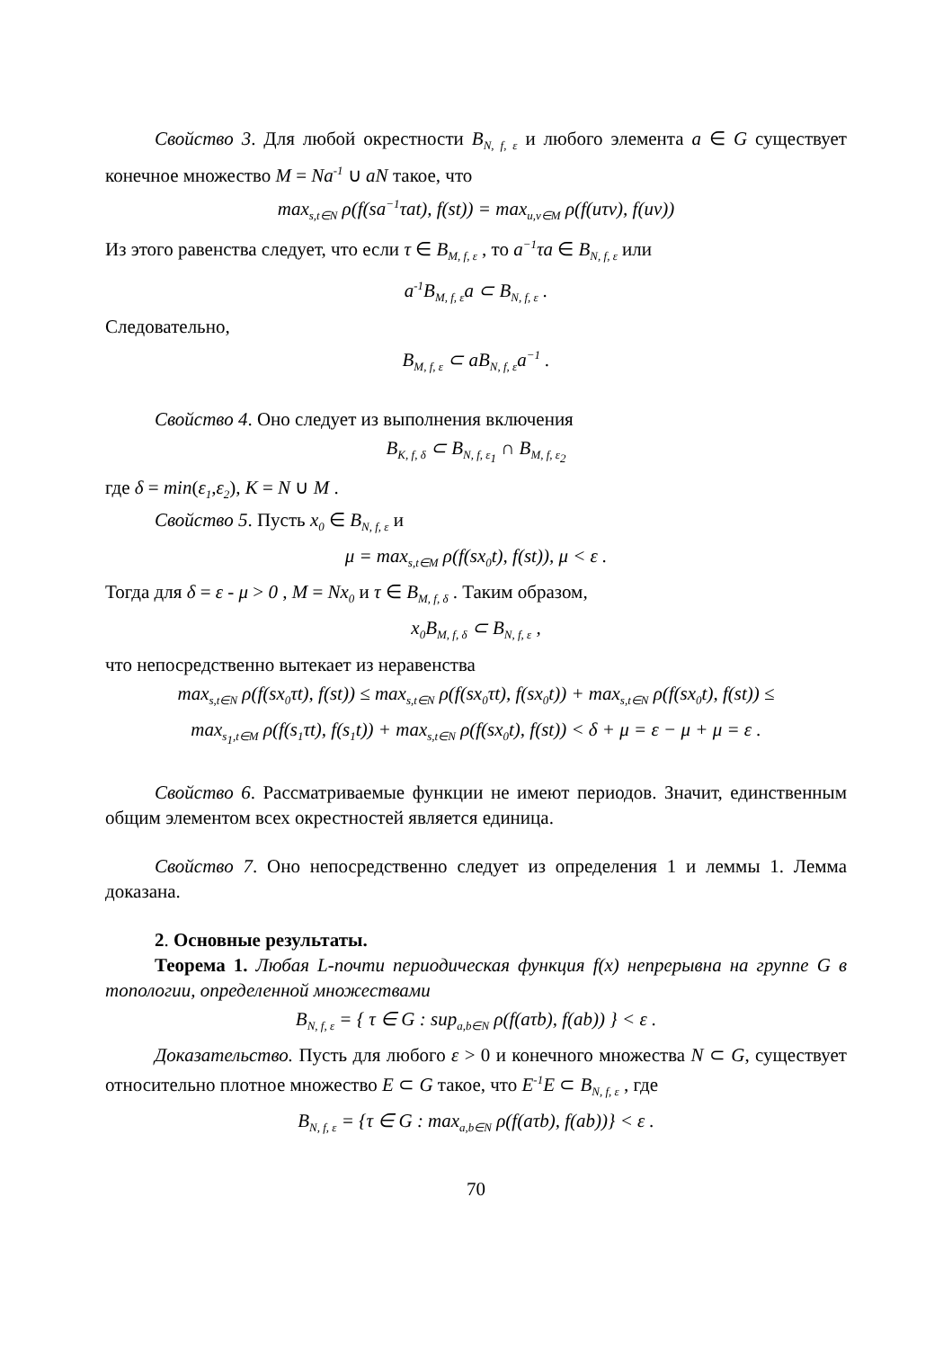Свойство 3. Для любой окрестности B<sub>N, f, ε</sub> и любого элемента a ∈ G существует конечное множество M = Na<sup>-1</sup> ∪ aN такое, что
max<sub>s,t∈N</sub> ρ(f(sa<sup>−1</sup>τat), f(st)) = max<sub>u,v∈M</sub> ρ(f(uτv), f(uv))
Из этого равенства следует, что если τ ∈ B<sub>M, f, ε</sub> , то a<sup>−1</sup>τa ∈ B<sub>N, f, ε</sub> или
a<sup>-1</sup>B<sub>M, f, ε</sub>a ⊂ B<sub>N, f, ε</sub> .
Следовательно,
B<sub>M, f, ε</sub> ⊂ aB<sub>N, f, ε</sub>a<sup>−1</sup> .
Свойство 4. Оно следует из выполнения включения
B<sub>K, f, δ</sub> ⊂ B<sub>N, f, ε<sub>1</sub></sub> ∩ B<sub>M, f, ε<sub>2</sub></sub>
где δ = min(ε<sub>1</sub>,ε<sub>2</sub>), K = N ∪ M .
Свойство 5. Пусть x<sub>0</sub> ∈ B<sub>N, f, ε</sub> и
μ = max<sub>s,t∈M</sub> ρ(f(sx<sub>0</sub>t), f(st)), μ < ε .
Тогда для δ = ε - μ > 0 , M = Nx<sub>0</sub> и τ ∈ B<sub>M, f, δ</sub> . Таким образом,
x<sub>0</sub>B<sub>M, f, δ</sub> ⊂ B<sub>N, f, ε</sub> ,
что непосредственно вытекает из неравенства
max<sub>s,t∈N</sub> ρ(f(sx<sub>0</sub>τt), f(st)) ≤ max<sub>s,t∈N</sub> ρ(f(sx<sub>0</sub>τt), f(sx<sub>0</sub>t)) + max<sub>s,t∈N</sub> ρ(f(sx<sub>0</sub>t), f(st)) ≤
max<sub>s<sub>1</sub>,t∈M</sub> ρ(f(s<sub>1</sub>τt), f(s<sub>1</sub>t)) + max<sub>s,t∈N</sub> ρ(f(sx<sub>0</sub>t), f(st)) < δ + μ = ε − μ + μ = ε .
Свойство 6. Рассматриваемые функции не имеют периодов. Значит, единственным общим элементом всех окрестностей является единица.
Свойство 7. Оно непосредственно следует из определения 1 и леммы 1. Лемма доказана.
2. Основные результаты.
Теорема 1. Любая L-почти периодическая функция f(x) непрерывна на группе G в топологии, определенной множествами
B<sub>N, f, ε</sub> = { τ ∈ G : sup<sub>a,b∈N</sub> ρ(f(aτb), f(ab)) } < ε .
Доказательство. Пусть для любого ε > 0 и конечного множества N ⊂ G, существует относительно плотное множество E ⊂ G такое, что E<sup>-1</sup>E ⊂ B<sub>N, f, ε</sub> , где
B<sub>N, f, ε</sub> = {τ ∈ G : max<sub>a,b∈N</sub> ρ(f(aτb), f(ab))} < ε .
70